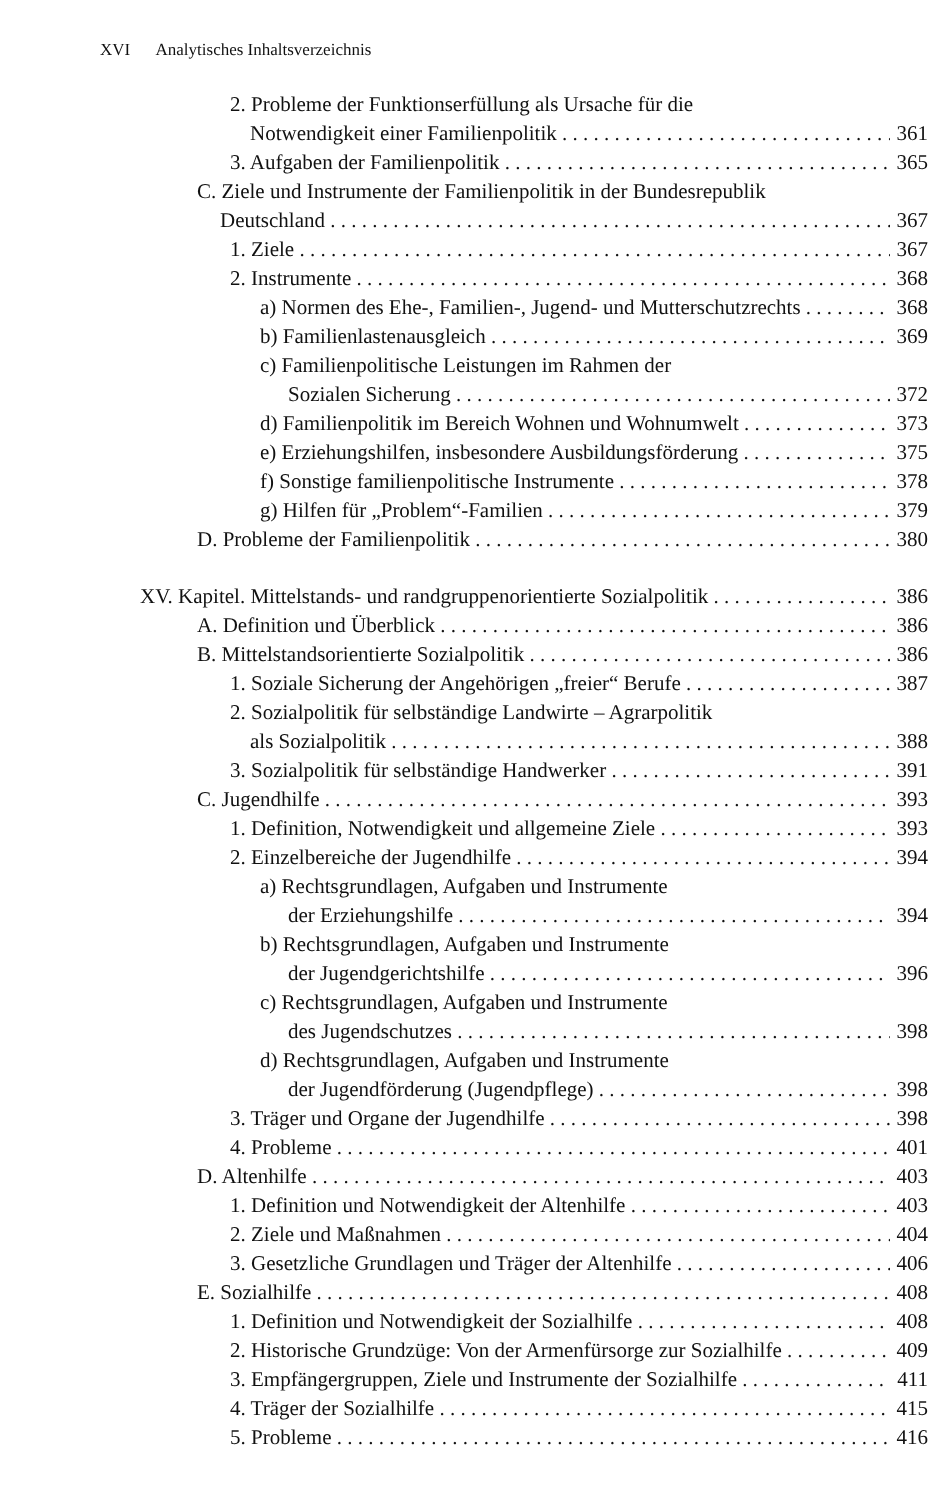XVI Analytisches Inhaltsverzeichnis
2. Probleme der Funktionserfüllung als Ursache für die
Notwendigkeit einer Familienpolitik 361
3. Aufgaben der Familienpolitik 365
C. Ziele und Instrumente der Familienpolitik in der Bundesrepublik
Deutschland 367
1. Ziele 367
2. Instrumente 368
a) Normen des Ehe-, Familien-, Jugend- und Mutterschutzrechts 368
b) Familienlastenausgleich 369
c) Familienpolitische Leistungen im Rahmen der
Sozialen Sicherung 372
d) Familienpolitik im Bereich Wohnen und Wohnumwelt 373
e) Erziehungshilfen, insbesondere Ausbildungsförderung 375
f) Sonstige familienpolitische Instrumente 378
g) Hilfen für „Problem“-Familien 379
D. Probleme der Familienpolitik 380
XV. Kapitel. Mittelstands- und randgruppenorientierte Sozialpolitik 386
A. Definition und Überblick 386
B. Mittelstandsorientierte Sozialpolitik 386
1. Soziale Sicherung der Angehörigen „freier“ Berufe 387
2. Sozialpolitik für selbständige Landwirte – Agrarpolitik
als Sozialpolitik 388
3. Sozialpolitik für selbständige Handwerker 391
C. Jugendhilfe 393
1. Definition, Notwendigkeit und allgemeine Ziele 393
2. Einzelbereiche der Jugendhilfe 394
a) Rechtsgrundlagen, Aufgaben und Instrumente
der Erziehungshilfe 394
b) Rechtsgrundlagen, Aufgaben und Instrumente
der Jugendgerichtshilfe 396
c) Rechtsgrundlagen, Aufgaben und Instrumente
des Jugendschutzes 398
d) Rechtsgrundlagen, Aufgaben und Instrumente
der Jugendförderung (Jugendpflege) 398
3. Träger und Organe der Jugendhilfe 398
4. Probleme 401
D. Altenhilfe 403
1. Definition und Notwendigkeit der Altenhilfe 403
2. Ziele und Maßnahmen 404
3. Gesetzliche Grundlagen und Träger der Altenhilfe 406
E. Sozialhilfe 408
1. Definition und Notwendigkeit der Sozialhilfe 408
2. Historische Grundzüge: Von der Armenfürsorge zur Sozialhilfe 409
3. Empfängergruppen, Ziele und Instrumente der Sozialhilfe 411
4. Träger der Sozialhilfe 415
5. Probleme 416